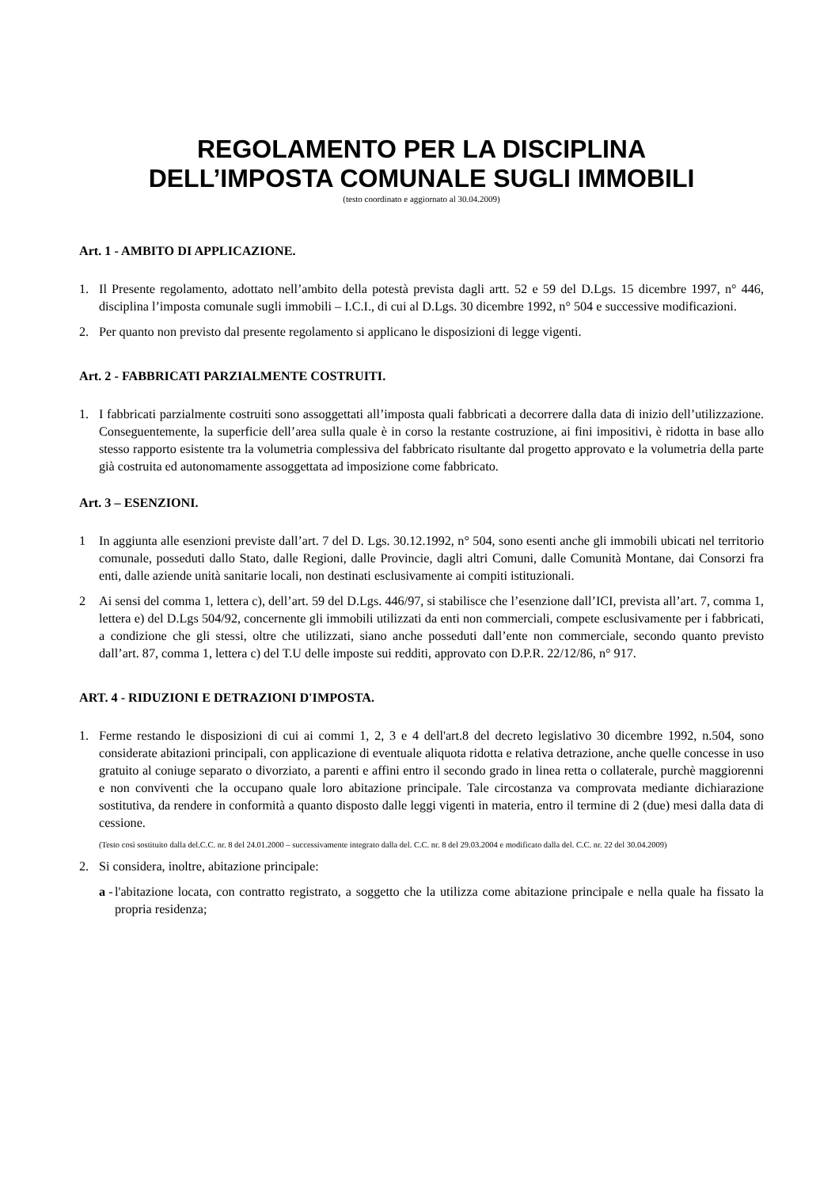REGOLAMENTO PER LA DISCIPLINA
DELL’IMPOSTA COMUNALE SUGLI IMMOBILI
(testo coordinato e aggiornato al 30.04.2009)
Art. 1 - AMBITO DI APPLICAZIONE.
1. Il Presente regolamento, adottato nell’ambito della potestà prevista dagli artt. 52 e 59 del D.Lgs. 15 dicembre 1997, n° 446, disciplina l’imposta comunale sugli immobili – I.C.I., di cui al D.Lgs. 30 dicembre 1992, n° 504 e successive modificazioni.
2. Per quanto non previsto dal presente regolamento si applicano le disposizioni di legge vigenti.
Art. 2 - FABBRICATI PARZIALMENTE COSTRUITI.
1. I fabbricati parzialmente costruiti sono assoggettati all’imposta quali fabbricati a decorrere dalla data di inizio dell’utilizzazione. Conseguentemente, la superficie dell’area sulla quale è in corso la restante costruzione, ai fini impositivi, è ridotta in base allo stesso rapporto esistente tra la volumetria complessiva del fabbricato risultante dal progetto approvato e la volumetria della parte già costruita ed autonomamente assoggettata ad imposizione come fabbricato.
Art. 3 – ESENZIONI.
1 In aggiunta alle esenzioni previste dall’art. 7 del D. Lgs. 30.12.1992, n° 504, sono esenti anche gli immobili ubicati nel territorio comunale, posseduti dallo Stato, dalle Regioni, dalle Provincie, dagli altri Comuni, dalle Comunità Montane, dai Consorzi fra enti, dalle aziende unità sanitarie locali, non destinati esclusivamente ai compiti istituzionali.
2 Ai sensi del comma 1, lettera c), dell’art. 59 del D.Lgs. 446/97, si stabilisce che l’esenzione dall’ICI, prevista all’art. 7, comma 1, lettera e) del D.Lgs 504/92, concernente gli immobili utilizzati da enti non commerciali, compete esclusivamente per i fabbricati, a condizione che gli stessi, oltre che utilizzati, siano anche posseduti dall’ente non commerciale, secondo quanto previsto dall’art. 87, comma 1, lettera c) del T.U delle imposte sui redditi, approvato con D.P.R. 22/12/86, n° 917.
ART. 4 - RIDUZIONI E DETRAZIONI D'IMPOSTA.
1. Ferme restando le disposizioni di cui ai commi 1, 2, 3 e 4 dell'art.8 del decreto legislativo 30 dicembre 1992, n.504, sono considerate abitazioni principali, con applicazione di eventuale aliquota ridotta e relativa detrazione, anche quelle concesse in uso gratuito al coniuge separato o divorziato, a parenti e affini entro il secondo grado in linea retta o collaterale, purchè maggiorenni e non conviventi che la occupano quale loro abitazione principale. Tale circostanza va comprovata mediante dichiarazione sostitutiva, da rendere in conformità a quanto disposto dalle leggi vigenti in materia, entro il termine di 2 (due) mesi dalla data di cessione.
(Testo così sostituito dalla del.C.C. nr. 8 del 24.01.2000 – successivamente integrato dalla del. C.C. nr. 8 del 29.03.2004 e modificato dalla del. C.C. nr. 22 del 30.04.2009)
2. Si considera, inoltre, abitazione principale:
a - l'abitazione locata, con contratto registrato, a soggetto che la utilizza come abitazione principale e nella quale ha fissato la propria residenza;